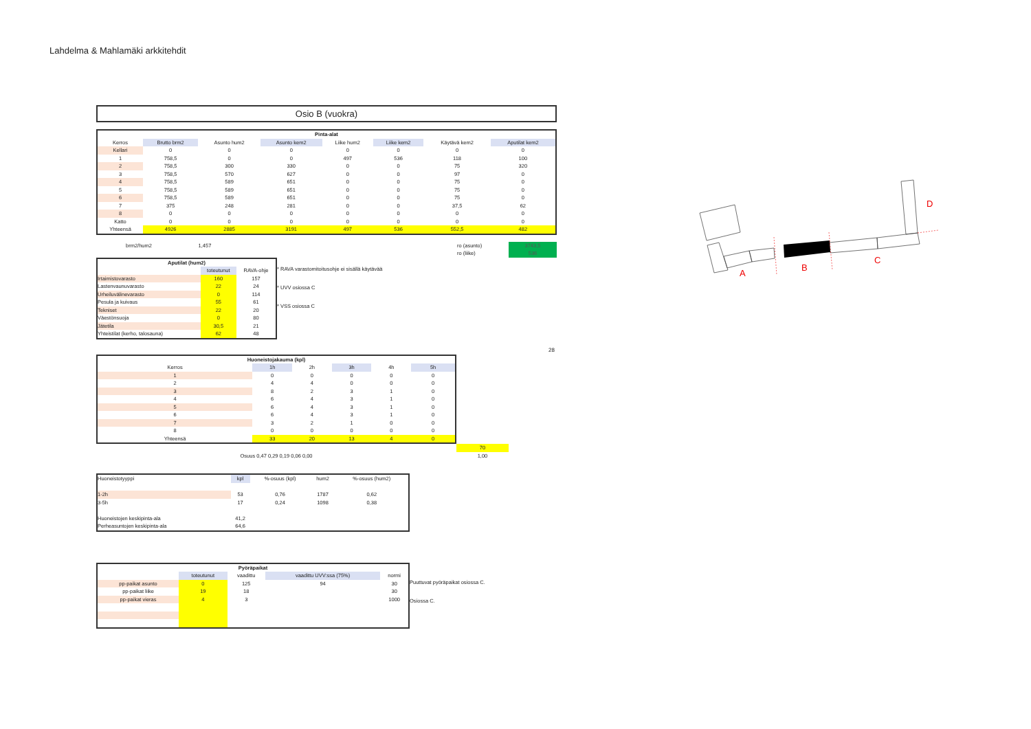Lahdelma & Mahlamäki arkkitehdit
Osio B (vuokra)
| Pinta-alat | | | | | | | |
| --- | --- | --- | --- | --- | --- | --- | --- |
| Kerros | Brutto brm2 | Asunto hum2 | Asunto kem2 | Liike hum2 | Liike kem2 | Käytävä kem2 | Aputilat kem2 |
| Kellari | 0 | 0 | 0 | 0 | 0 | 0 | 0 |
| 1 | 758,5 | 0 | 0 | 497 | 536 | 118 | 100 |
| 2 | 758,5 | 300 | 330 | 0 | 0 | 75 | 320 |
| 3 | 758,5 | 570 | 627 | 0 | 0 | 97 | 0 |
| 4 | 758,5 | 589 | 651 | 0 | 0 | 75 | 0 |
| 5 | 758,5 | 589 | 651 | 0 | 0 | 75 | 0 |
| 6 | 758,5 | 589 | 651 | 0 | 0 | 75 | 0 |
| 7 | 375 | 248 | 281 | 0 | 0 | 37,5 | 62 |
| 8 | 0 | 0 | 0 | 0 | 0 | 0 | 0 |
| Katto | 0 | 0 | 0 | 0 | 0 | 0 | 0 |
| Yhteensä | 4926 | 2885 | 3191 | 497 | 536 | 552,5 | 482 |
| brm2/hum2 | 1,457 | | ro (asunto) | 3743,5 |
| | | | ro (liike) | 536 |
| / Aputilat (hum2) / / / / --- / --- / --- / / / toteutunut / RAVA-ohje / / Irtaimistovarasto / 160 / 157 / / Lastenvaunuvarasto / 22 / 24 / / Urheiluvälinevarasto / 0 / 114 / / Pesula ja kuivaus / 55 / 61 / / Tekniset / 22 / 20 / / Väestönsuoja / 0 / 80 / / Jätetila / 30,5 / 21 / / Yhteistilat (kerho, talosauna) / 62 / 48 / | * RAVA varastomitoitusohje ei sisällä käytävää * UVV osiossa C * VSS osiossa C |
| Huoneistojakauma (kpl) | | | | | |
| --- | --- | --- | --- | --- | --- |
| Kerros | 1h | 2h | 3h | 4h | 5h |
| 1 | 0 | 0 | 0 | 0 | 0 |
| 2 | 4 | 4 | 0 | 0 | 0 |
| 3 | 8 | 2 | 3 | 1 | 0 |
| 4 | 6 | 4 | 3 | 1 | 0 |
| 5 | 6 | 4 | 3 | 1 | 0 |
| 6 | 6 | 4 | 3 | 1 | 0 |
| 7 | 3 | 2 | 1 | 0 | 0 |
| 8 | 0 | 0 | 0 | 0 | 0 |
| Yhteensä | 33 | 20 | 13 | 4 | 0 |
| | 70 |
| Osuus 0,47 0,29 0,19 0,06 0,00 | 1,00 |
| Huoneistotyyppi | kpl | %-osuus (kpl) | hum2 | %-osuus (hum2) |
| 1-2h | 53 | 0,76 | 1787 | 0,62 |
| 3-5h | 17 | 0,24 | 1098 | 0,38 |
| Huoneistojen keskipinta-ala | 41,2 | | | |
| Perheasuntojen keskipinta-ala | 64,6 | | | |
| / Pyöräpaikat / / / / / / --- / --- / --- / --- / --- / / / toteutunut / vaadittu / vaadittu UVV:ssa (75%) / normi / / pp-paikat asunto / 0 / 125 / 94 / 30 / / pp-paikat liike / 19 / 18 / / 30 / / pp-paikat vieras / 4 / 3 / / 1000 / | Puuttuvat pyöräpaikat osiossa C. Osiossa C. |
28
A
B
C
D